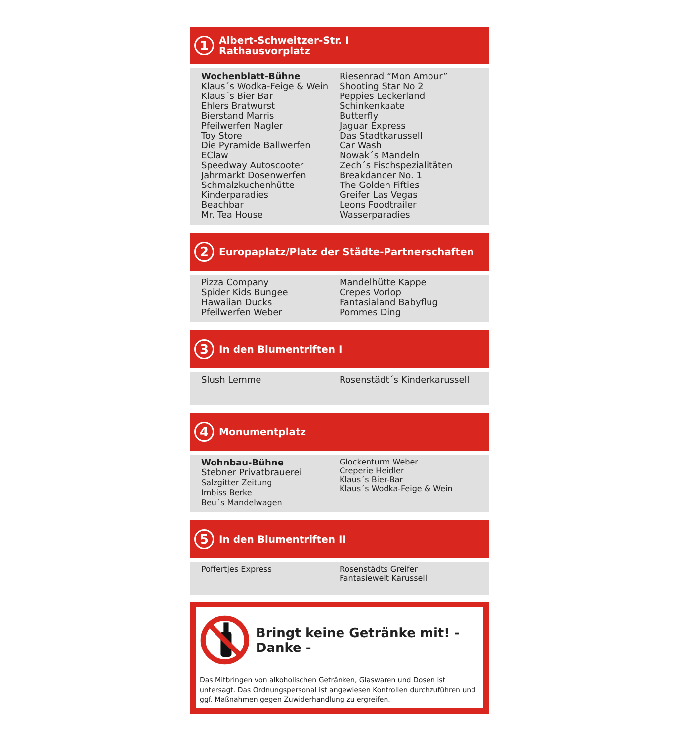1 Albert-Schweitzer-Str. I
Rathausvorplatz
Wochenblatt-Bühne
Klaus´s Wodka-Feige & Wein
Klaus´s Bier Bar
Ehlers Bratwurst
Bierstand Marris
Pfeilwerfen Nagler
Toy Store
Die Pyramide Ballwerfen
EClaw
Speedway Autoscooter
Jahrmarkt Dosenwerfen
Schmalzkuchenhütte
Kinderparadies
Beachbar
Mr. Tea House
Riesenrad “Mon Amour”
Shooting Star No 2
Peppies Leckerland
Schinkenkaate
Butterfly
Jaguar Express
Das Stadtkarussell
Car Wash
Nowak´s Mandeln
Zech´s Fischspezialitäten
Breakdancer No. 1
The Golden Fifties
Greifer Las Vegas
Leons Foodtrailer
Wasserparadies
2 Europaplatz/Platz der Städte-Partnerschaften
Pizza Company
Spider Kids Bungee
Hawaiian Ducks
Pfeilwerfen Weber
Mandelhütte Kappe
Crepes Vorlop
Fantasialand Babyflug
Pommes Ding
3 In den Blumentriften I
Slush Lemme Rosenstädt´s Kinderkarussell
4 Monumentplatz
Wohnbau-Bühne
Stebner Privatbrauerei
Salzgitter Zeitung
Imbiss Berke
Beu´s Mandelwagen
Glockenturm Weber
Creperie Heidler
Klaus´s Bier-Bar
Klaus´s Wodka-Feige & Wein
5 In den Blumentriften II
Poffertjes Express Rosenstädts Greifer
Fantasiewelt Karussell
Bringt keine Getränke mit! - Danke -
Das Mitbringen von alkoholischen Getränken, Glaswaren und Dosen ist untersagt. Das Ordnungspersonal ist angewiesen Kontrollen durchzuführen und ggf. Maßnahmen gegen Zuwiderhandlung zu ergreifen.